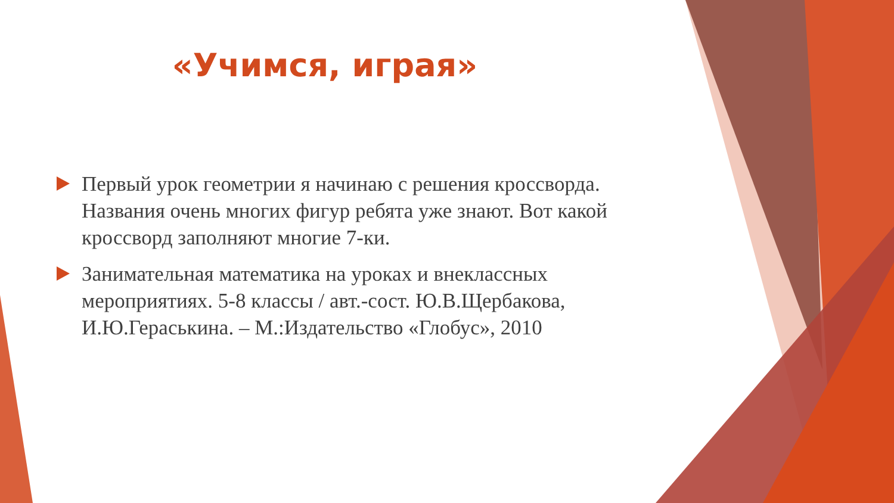«Учимся, играя»
Первый урок геометрии я начинаю с решения кроссворда. Названия очень многих фигур ребята уже знают. Вот какой кроссворд заполняют многие 7-ки.
Занимательная математика на уроках и внеклассных мероприятиях. 5-8 классы / авт.-сост. Ю.В.Щербакова, И.Ю.Гераськина. – М.:Издательство «Глобус», 2010